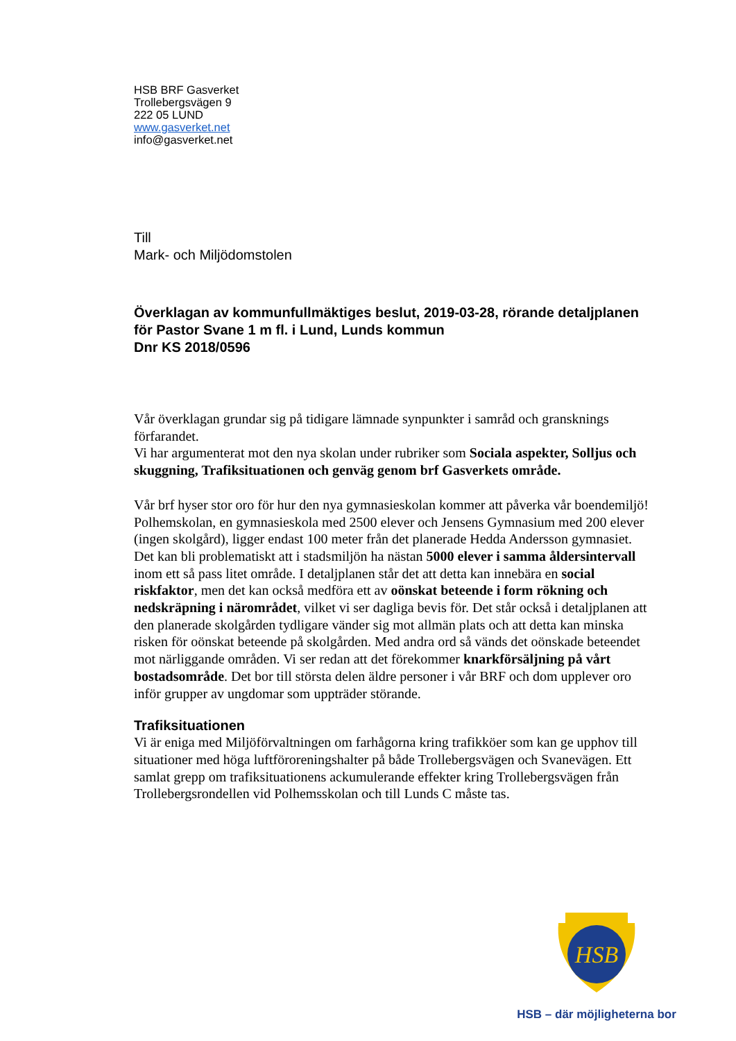HSB BRF Gasverket
Trollebergsvägen 9
222 05 LUND
www.gasverket.net
info@gasverket.net
Till
Mark- och Miljödomstolen
Överklagan av kommunfullmäktiges beslut, 2019-03-28, rörande detaljplanen för Pastor Svane 1 m fl. i Lund, Lunds kommun
Dnr KS 2018/0596
Vår överklagan grundar sig på tidigare lämnade synpunkter i samråd och gransknings förfarandet.
Vi har argumenterat mot den nya skolan under rubriker som Sociala aspekter, Solljus och skuggning, Trafiksituationen och genväg genom brf Gasverkets område.
Vår brf hyser stor oro för hur den nya gymnasieskolan kommer att påverka vår boendemiljö!
Polhemskolan, en gymnasieskola med 2500 elever och Jensens Gymnasium med 200 elever (ingen skolgård), ligger endast 100 meter från det planerade Hedda Andersson gymnasiet. Det kan bli problematiskt att i stadsmiljön ha nästan 5000 elever i samma åldersintervall inom ett så pass litet område. I detaljplanen står det att detta kan innebära en social riskfaktor, men det kan också medföra ett av oönskat beteende i form rökning och nedskräpning i närområdet, vilket vi ser dagliga bevis för. Det står också i detaljplanen att den planerade skolgården tydligare vänder sig mot allmän plats och att detta kan minska risken för oönskat beteende på skolgården. Med andra ord så vänds det oönskade beteendet mot närliggande områden. Vi ser redan att det förekommer knarkförsäljning på vårt bostadsområde. Det bor till största delen äldre personer i vår BRF och dom upplever oro inför grupper av ungdomar som uppträder störande.
Trafiksituationen
Vi är eniga med Miljöförvaltningen om farhågorna kring trafikköer som kan ge upphov till situationer med höga luftföroreningshalter på både Trollebergsvägen och Svanevägen. Ett samlat grepp om trafiksituationens ackumulerande effekter kring Trollebergsvägen från Trollebergsrondellen vid Polhemsskolan och till Lunds C måste tas.
HSB
HSB – där möjligheterna bor